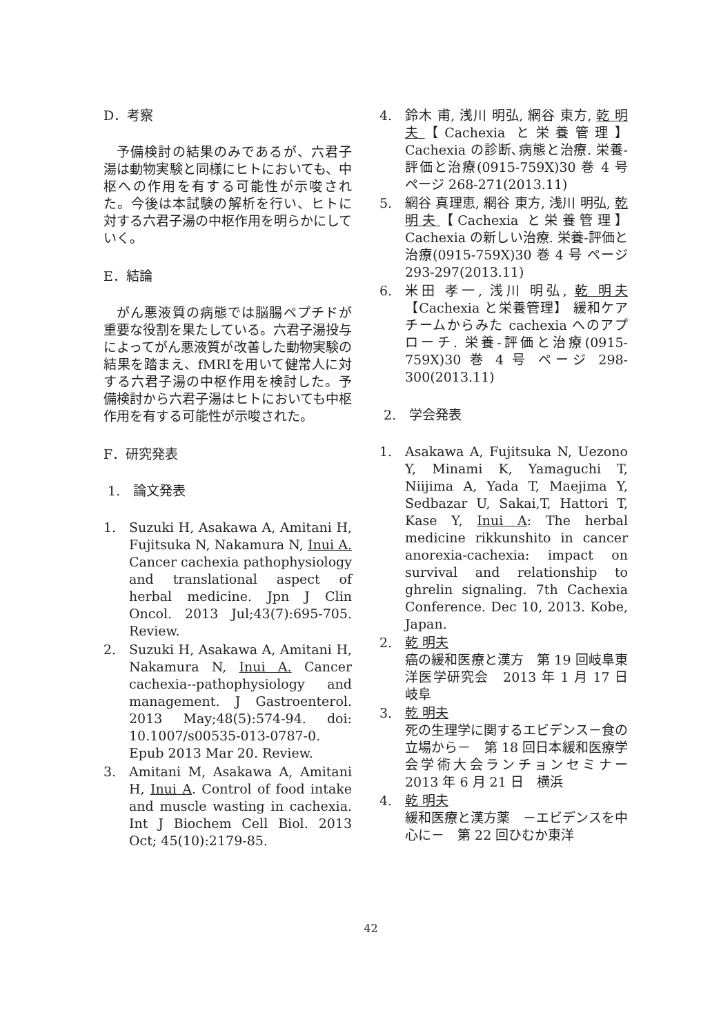D．考察
予備検討の結果のみであるが、六君子湯は動物実験と同様にヒトにおいても、中枢への作用を有する可能性が示唆された。今後は本試験の解析を行い、ヒトに対する六君子湯の中枢作用を明らかにしていく。
E．結論
がん悪液質の病態では脳腸ペプチドが重要な役割を果たしている。六君子湯投与によってがん悪液質が改善した動物実験の結果を踏まえ、fMRIを用いて健常人に対する六君子湯の中枢作用を検討した。予備検討から六君子湯はヒトにおいても中枢作用を有する可能性が示唆された。
F．研究発表
1.　論文発表
1. Suzuki H, Asakawa A, Amitani H, Fujitsuka N, Nakamura N, Inui A. Cancer cachexia pathophysiology and translational aspect of herbal medicine. Jpn J Clin Oncol. 2013 Jul;43(7):695-705. Review.
2. Suzuki H, Asakawa A, Amitani H, Nakamura N, Inui A. Cancer cachexia--pathophysiology and management. J Gastroenterol. 2013 May;48(5):574-94. doi: 10.1007/s00535-013-0787-0. Epub 2013 Mar 20. Review.
3. Amitani M, Asakawa A, Amitani H, Inui A. Control of food intake and muscle wasting in cachexia. Int J Biochem Cell Biol. 2013 Oct; 45(10):2179-85.
4. 鈴木 甫, 浅川 明弘, 網谷 東方, 乾 明夫【Cachexia と栄養管理】Cachexia の診断､病態と治療. 栄養-評価と治療(0915-759X)30 巻 4 号 ページ 268-271(2013.11)
5. 網谷 真理恵, 網谷 東方, 浅川 明弘, 乾 明夫【Cachexia と栄養管理】Cachexia の新しい治療. 栄養-評価と治療(0915-759X)30 巻 4 号 ページ 293-297(2013.11)
6. 米田 孝一, 浅川 明弘, 乾 明夫【Cachexia と栄養管理】 緩和ケアチームからみた cachexia へのアプローチ. 栄養-評価と治療(0915-759X)30 巻 4 号 ページ 298-300(2013.11)
2.　学会発表
1. Asakawa A, Fujitsuka N, Uezono Y, Minami K, Yamaguchi T, Niijima A, Yada T, Maejima Y, Sedbazar U, Sakai,T, Hattori T, Kase Y, Inui A: The herbal medicine rikkunshito in cancer anorexia-cachexia: impact on survival and relationship to ghrelin signaling. 7th Cachexia Conference. Dec 10, 2013. Kobe, Japan.
2. 乾 明夫
癌の緩和医療と漢方　第 19 回岐阜東洋医学研究会　2013 年 1 月 17 日　岐阜
3. 乾 明夫
死の生理学に関するエビデンス－食の立場から－　第 18 回日本緩和医療学会学術大会ランチョンセミナー　2013 年 6 月 21 日　横浜
4. 乾 明夫
緩和医療と漢方薬　－エビデンスを中心に－　第 22 回ひむか東洋
42